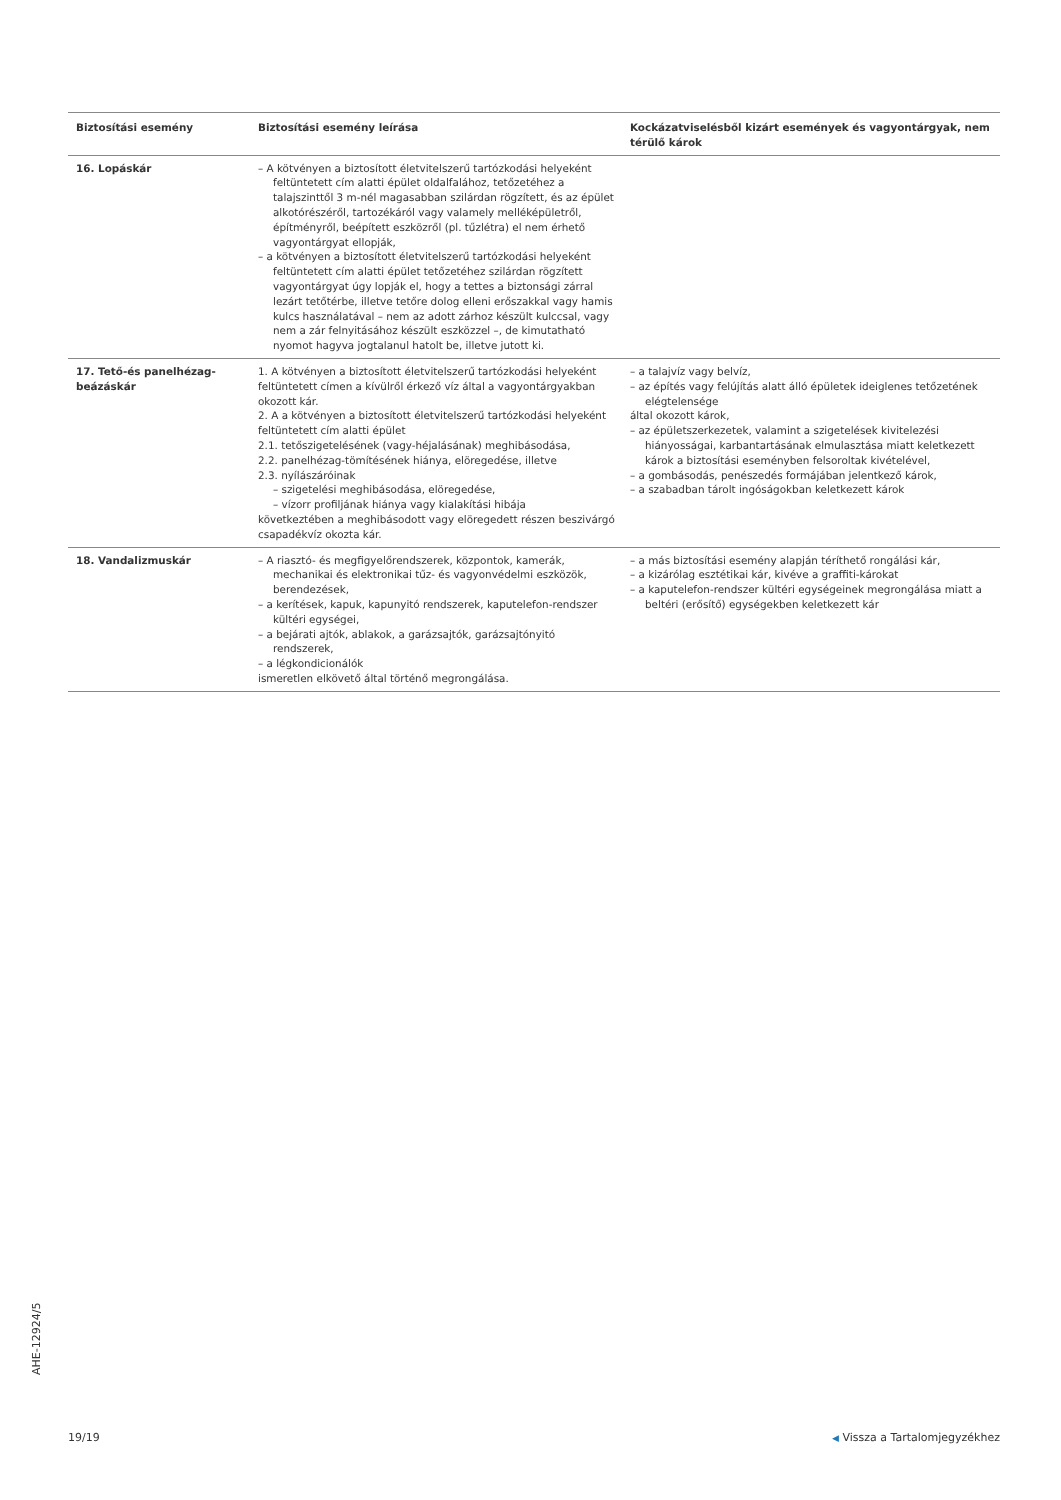| Biztosítási esemény | Biztosítási esemény leírása | Kockázatviselésből kizárt események és vagyontárgyak, nem térülő károk |
| --- | --- | --- |
| 16. Lopáskár | – A kötvényen a biztosított életvitelszerű tartózkodási helyeként feltüntetett cím alatti épület oldalfalához, tetőzetéhez a talajszinttől 3 m-nél magasabban szilárdan rögzített, és az épület alkotórészéről, tartozékáról vagy valamely melléképületről, építményről, beépített eszközről (pl. tűzlétra) el nem érhető vagyontárgyat ellopják, – a kötvényen a biztosított életvitelszerű tartózkodási helyeként feltüntetett cím alatti épület tetőzetéhez szilárdan rögzített vagyontárgyat úgy lopják el, hogy a tettes a biztonsági zárral lezárt tetőtérbe, illetve tetőre dolog elleni erőszakkal vagy hamis kulcs használatával – nem az adott zárhoz készült kulccsal, vagy nem a zár felnyitásához készült eszközzel –, de kimutatható nyomot hagyva jogtalanul hatolt be, illetve jutott ki. | |
| 17. Tető-és panelhézag-beázáskár | 1. A kötvényen a biztosított életvitelszerű tartózkodási helyeként feltüntetett címen a kívülről érkező víz által a vagyontárgyakban okozott kár. 2. A a kötvényen a biztosított életvitelszerű tartózkodási helyeként feltüntetett cím alatti épület 2.1. tetőszigetelésének (vagy-héjalásának) meghibásodása, 2.2. panelhézag-tömítésének hiánya, elöregedése, illetve 2.3. nyílászáróinak – szigetelési meghibásodása, elöregedése, – vízorr profiljának hiánya vagy kialakítási hibája következtében a meghibásodott vagy elöregedett részen beszivárgó csapadékvíz okozta kár. | – a talajvíz vagy belvíz, – az építés vagy felújítás alatt álló épületek ideiglenes tetőzetének elégtelensége által okozott károk, – az épületszerkezetek, valamint a szigetelések kivitelezési hiányosságai, karbantartásának elmulasztása miatt keletkezett károk a biztosítási eseményben felsoroltak kivételével, – a gombásodás, penészedés formájában jelentkező károk, – a szabadban tárolt ingóságokban keletkezett károk |
| 18. Vandalizmuskár | – A riasztó- és megfigyelőrendszerek, központok, kamerák, mechanikai és elektronikai tűz- és vagyonvédelmi eszközök, berendezések, – a kerítések, kapuk, kapunyitó rendszerek, kaputelefon-rendszer kültéri egységei, – a bejárati ajtók, ablakok, a garázsajtók, garázsajtónyitó rendszerek, – a légkondicionálók ismeretlen elkövető által történő megrongálása. | – a más biztosítási esemény alapján téríthető rongálási kár, – a kizárólag esztétikai kár, kivéve a graffiti-károkat – a kaputelefon-rendszer kültéri egységeinek megrongálása miatt a beltéri (erősítő) egységekben keletkezett kár |
AHE-12924/5
19/19 ◀ Vissza a Tartalomjegyzékhez